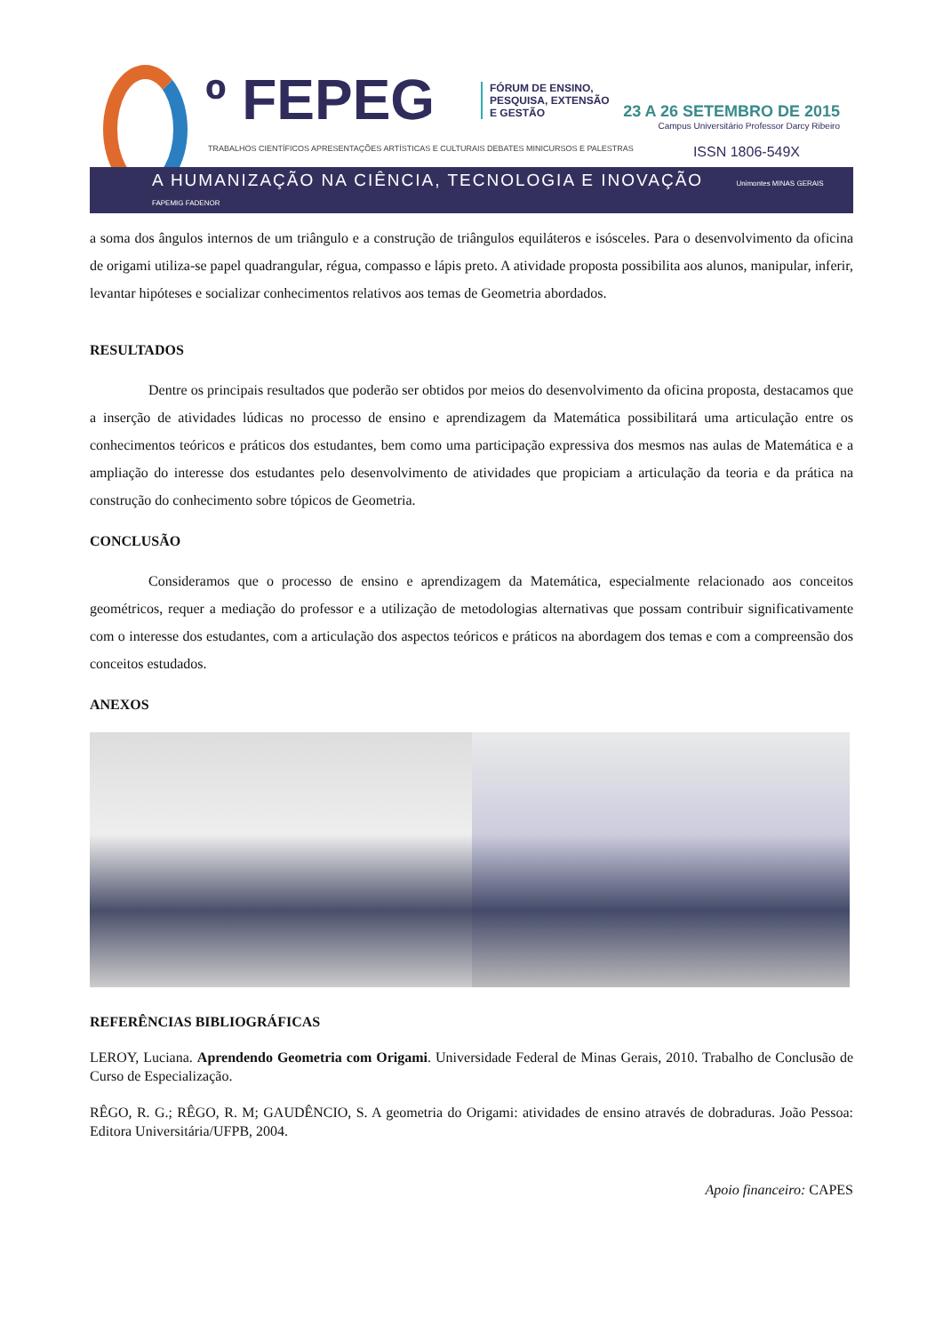º FEPEG
FÓRUM DE ENSINO,
PESQUISA, EXTENSÃO
E GESTÃO
23 A 26 SETEMBRO DE 2015
Campus Universitário Professor Darcy Ribeiro
TRABALHOS CIENTÍFICOS APRESENTAÇÕES ARTÍSTICAS E CULTURAIS DEBATES MINICURSOS E PALESTRAS
ISSN 1806-549X
A HUMANIZAÇÃO NA CIÊNCIA, TECNOLOGIA E INOVAÇÃO Unimontes MINAS GERAIS FAPEMIG FADENOR
a soma dos ângulos internos de um triângulo e a construção de triângulos equiláteros e isósceles. Para o desenvolvimento da oficina de origami utiliza-se papel quadrangular, régua, compasso e lápis preto. A atividade proposta possibilita aos alunos, manipular, inferir, levantar hipóteses e socializar conhecimentos relativos aos temas de Geometria abordados.
RESULTADOS
Dentre os principais resultados que poderão ser obtidos por meios do desenvolvimento da oficina proposta, destacamos que a inserção de atividades lúdicas no processo de ensino e aprendizagem da Matemática possibilitará uma articulação entre os conhecimentos teóricos e práticos dos estudantes, bem como uma participação expressiva dos mesmos nas aulas de Matemática e a ampliação do interesse dos estudantes pelo desenvolvimento de atividades que propiciam a articulação da teoria e da prática na construção do conhecimento sobre tópicos de Geometria.
CONCLUSÃO
Consideramos que o processo de ensino e aprendizagem da Matemática, especialmente relacionado aos conceitos geométricos, requer a mediação do professor e a utilização de metodologias alternativas que possam contribuir significativamente com o interesse dos estudantes, com a articulação dos aspectos teóricos e práticos na abordagem dos temas e com a compreensão dos conceitos estudados.
ANEXOS
REFERÊNCIAS BIBLIOGRÁFICAS
LEROY, Luciana. Aprendendo Geometria com Origami. Universidade Federal de Minas Gerais, 2010. Trabalho de Conclusão de Curso de Especialização.
RÊGO, R. G.; RÊGO, R. M; GAUDÊNCIO, S. A geometria do Origami: atividades de ensino através de dobraduras. João Pessoa: Editora Universitária/UFPB, 2004.
Apoio financeiro: CAPES